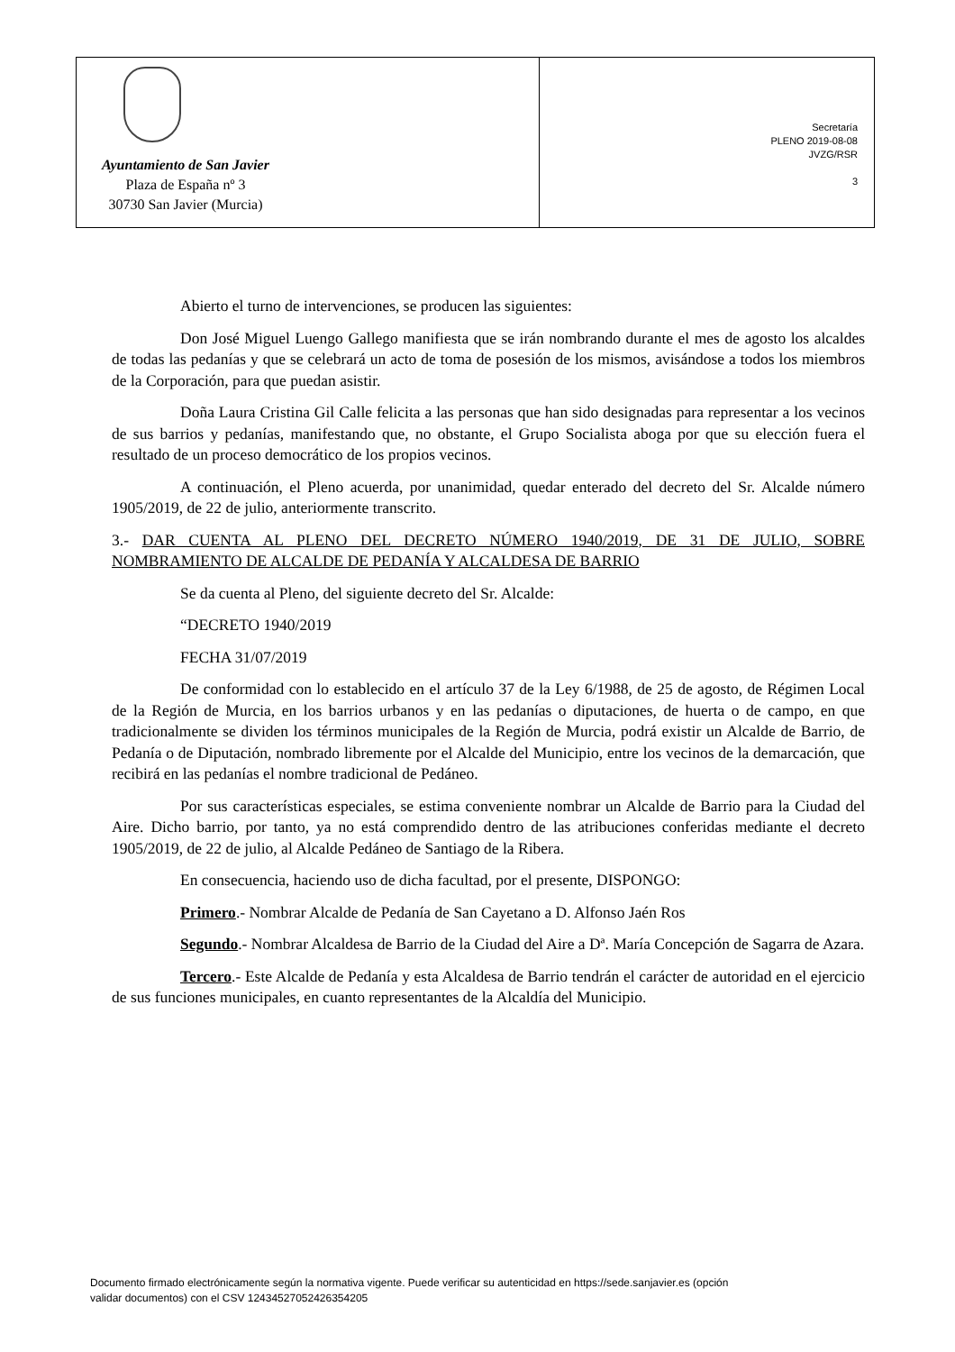Ayuntamiento de San Javier
Plaza de España nº 3
30730 San Javier (Murcia)
Secretaría
PLENO 2019-08-08
JVZG/RSR
3
Abierto el turno de intervenciones, se producen las siguientes:
Don José Miguel Luengo Gallego manifiesta que se irán nombrando durante el mes de agosto los alcaldes de todas las pedanías y que se celebrará un acto de toma de posesión de los mismos, avisándose a todos los miembros de la Corporación, para que puedan asistir.
Doña Laura Cristina Gil Calle felicita a las personas que han sido designadas para representar a los vecinos de sus barrios y pedanías, manifestando que, no obstante, el Grupo Socialista aboga por que su elección fuera el resultado de un proceso democrático de los propios vecinos.
A continuación, el Pleno acuerda, por unanimidad, quedar enterado del decreto del Sr. Alcalde número 1905/2019, de 22 de julio, anteriormente transcrito.
3.- DAR CUENTA AL PLENO DEL DECRETO NÚMERO 1940/2019, DE 31 DE JULIO, SOBRE NOMBRAMIENTO DE ALCALDE DE PEDANÍA Y ALCALDESA DE BARRIO
Se da cuenta al Pleno, del siguiente decreto del Sr. Alcalde:
“DECRETO 1940/2019
FECHA 31/07/2019
De conformidad con lo establecido en el artículo 37 de la Ley 6/1988, de 25 de agosto, de Régimen Local de la Región de Murcia, en los barrios urbanos y en las pedanías o diputaciones, de huerta o de campo, en que tradicionalmente se dividen los términos municipales de la Región de Murcia, podrá existir un Alcalde de Barrio, de Pedanía o de Diputación, nombrado libremente por el Alcalde del Municipio, entre los vecinos de la demarcación, que recibirá en las pedanías el nombre tradicional de Pedáneo.
Por sus características especiales, se estima conveniente nombrar un Alcalde de Barrio para la Ciudad del Aire. Dicho barrio, por tanto, ya no está comprendido dentro de las atribuciones conferidas mediante el decreto 1905/2019, de 22 de julio, al Alcalde Pedáneo de Santiago de la Ribera.
En consecuencia, haciendo uso de dicha facultad, por el presente, DISPONGO:
Primero.- Nombrar Alcalde de Pedanía de San Cayetano a D. Alfonso Jaén Ros
Segundo.- Nombrar Alcaldesa de Barrio de la Ciudad del Aire a Dª. María Concepción de Sagarra de Azara.
Tercero.- Este Alcalde de Pedanía y esta Alcaldesa de Barrio tendrán el carácter de autoridad en el ejercicio de sus funciones municipales, en cuanto representantes de la Alcaldía del Municipio.
Documento firmado electrónicamente según la normativa vigente. Puede verificar su autenticidad en https://sede.sanjavier.es (opción
validar documentos) con el CSV 12434527052426354205